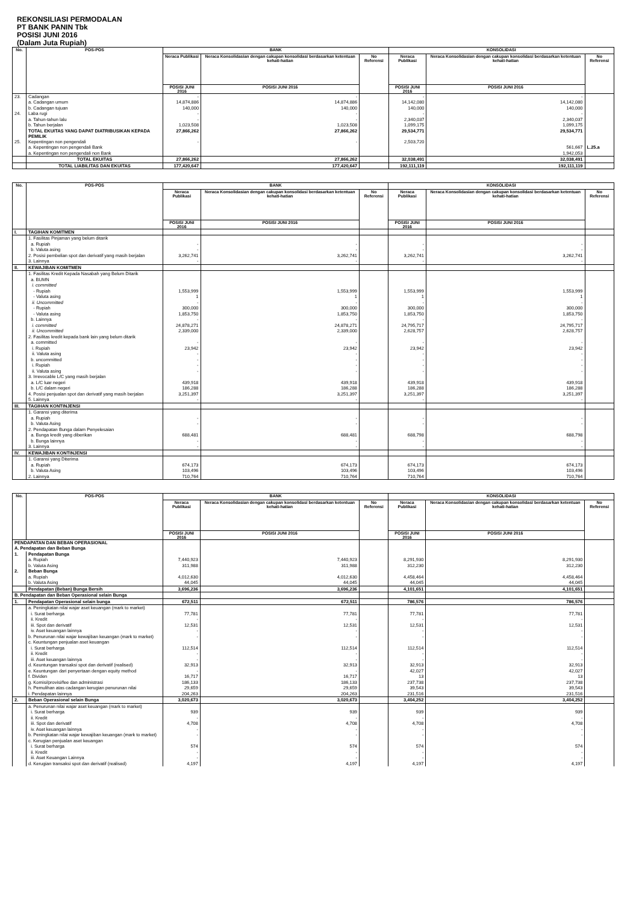REKONSILIASI PERMODALAN
PT BANK PANIN Tbk
POSISI JUNI 2016
(Dalam Juta Rupiah)
| No. | POS-POS | BANK | | | KONSOLIDASI | | |
| --- | --- | --- | --- | --- | --- | --- | --- |
| | | Neraca Publikasi | Neraca Konsolidasian dengan cakupan konsolidasi berdasarkan ketentuan kehati-hatian | No Referensi | Neraca Publikasi | Neraca Konsolidasian dengan cakupan konsolidasi berdasarkan ketentuan kehati-hatian | No Referensi |
| | | POSISI JUNI 2016 | POSISI JUNI 2016 | | POSISI JUNI 2016 | POSISI JUNI 2016 | |
| 23. | Cadangan | - | - | | - | - | |
| | a. Cadangan umum | 14,874,886 | 14,874,886 | | 14,142,080 | 14,142,080 | |
| | b. Cadangan tujuan | 140,000 | 140,000 | | 140,000 | 140,000 | |
| 24. | Laba rugi | - | - | | - | - | |
| | a. Tahun-tahun lalu | - | - | | 2,340,037 | 2,340,037 | |
| | b. Tahun berjalan | 1,023,508 | 1,023,508 | | 1,099,175 | 1,099,175 | |
| | TOTAL EKUITAS YANG DAPAT DIATRIBUSIKAN KEPADA PEMILIK | 27,866,262 | 27,866,262 | | 29,534,771 | 29,534,771 | |
| 25. | Kepentingan non pengendali | - | - | | 2,503,720 | | |
| | a. Kepentingan non pengendali Bank | | | | | 561,667 | L.25.a |
| | a. Kepentingan non pengendali non Bank | | | | | 1,942,053 | |
| | TOTAL EKUITAS | 27,866,262 | 27,866,262 | | 32,038,491 | 32,038,491 | |
| | TOTAL LIABILITAS DAN EKUITAS | 177,420,647 | 177,420,647 | | 192,111,119 | 192,111,119 | |
| No. | POS-POS | BANK | | | KONSOLIDASI | | |
| --- | --- | --- | --- | --- | --- | --- | --- |
| | | Neraca Publikasi | Neraca Konsolidasian dengan cakupan konsolidasi berdasarkan ketentuan kehati-hatian | No Referensi | Neraca Publikasi | Neraca Konsolidasian dengan cakupan konsolidasi berdasarkan ketentuan kehati-hatian | No Referensi |
| | | POSISI JUNI 2016 | POSISI JUNI 2016 | | POSISI JUNI 2016 | POSISI JUNI 2016 | |
| I. | TAGIHAN KOMITMEN | | | | | | |
| | 1. Fasilitas Pinjaman yang belum ditarik | | | | | | |
| | a. Rupiah | - | - | | - | - | |
| | b. Valuta asing | - | - | | - | - | |
| | 2. Posisi pembelian spot dan derivatif yang masih berjalan | 3,262,741 | 3,262,741 | | 3,262,741 | 3,262,741 | |
| | 3. Lainnya | - | - | | - | - | |
| II. | KEWAJIBAN KOMITMEN | | | | | | |
| | 1. Fasilitas Kredit Kepada Nasabah yang Belum Ditarik | | | | | | |
| | a. BUMN | | | | | | |
| | i. committed | | | | | | |
| | - Rupiah | 1,553,999 | 1,553,999 | | 1,553,999 | 1,553,999 | |
| | - Valuta asing | 1 | 1 | | 1 | 1 | |
| | ii. Uncommitted | - | - | | - | - | |
| | - Rupiah | 300,000 | 300,000 | | 300,000 | 300,000 | |
| | - Valuta asing | 1,853,750 | 1,853,750 | | 1,853,750 | 1,853,750 | |
| | b. Lainnya | - | - | | - | - | |
| | i. committed | 24,878,271 | 24,878,271 | | 24,795,717 | 24,795,717 | |
| | ii. Uncommitted | 2,339,000 | 2,339,000 | | 2,628,757 | 2,628,757 | |
| | 2. Fasilitas kredit kepada bank lain yang belum ditarik | | | | | | |
| | a. committed | - | - | | - | - | |
| | i. Rupiah | 23,942 | 23,942 | | 23,942 | 23,942 | |
| | ii. Valuta asing | - | - | | - | - | |
| | b. uncommitted | - | - | | - | - | |
| | i. Rupiah | - | - | | - | - | |
| | ii. Valuta asing | - | - | | - | - | |
| | 3. Irrevocable L/C yang masih berjalan | | | | | | |
| | a. L/C luar negeri | 439,918 | 439,918 | | 439,918 | 439,918 | |
| | b. L/C dalam negeri | 186,288 | 186,288 | | 186,288 | 186,288 | |
| | 4. Posisi penjualan spot dan derivatif yang masih berjalan | 3,251,397 | 3,251,397 | | 3,251,397 | 3,251,397 | |
| | 5. Lainnya | - | - | | - | - | |
| III. | TAGIHAN KONTINJENSI | | | | | | |
| | 1. Garansi yang diterima | | | | | | |
| | a. Rupiah | - | - | | - | - | |
| | b. Valuta Asing | - | - | | - | - | |
| | 2. Pendapatan Bunga dalam Penyelesaian | | | | | | |
| | a. Bunga kredit yang diberikan | 688,481 | 688,481 | | 688,798 | 688,798 | |
| | b. Bunga lainnya | - | - | | - | - | |
| | 3. Lainnya | - | - | | - | - | |
| IV. | KEWAJIBAN KONTINJENSI | | | | | | |
| | 1. Garansi yang Diterima | | | | | | |
| | a. Rupiah | 674,173 | 674,173 | | 674,173 | 674,173 | |
| | b. Valuta Asing | 103,496 | 103,496 | | 103,496 | 103,496 | |
| | 2. Lainnya | 710,764 | 710,764 | | 710,764 | 710,764 | |
| No. | POS-POS | BANK | | | KONSOLIDASI | | |
| --- | --- | --- | --- | --- | --- | --- | --- |
| | | Neraca Publikasi | Neraca Konsolidasian dengan cakupan konsolidasi berdasarkan ketentuan kehati-hatian | No Referensi | Neraca Publikasi | Neraca Konsolidasian dengan cakupan konsolidasi berdasarkan ketentuan kehati-hatian | No Referensi |
| | | POSISI JUNI 2016 | POSISI JUNI 2016 | | POSISI JUNI 2016 | POSISI JUNI 2016 | |
| PENDAPATAN DAN BEBAN OPERASIONAL | | | | | | | |
| A. Pendapatan dan Beban Bunga | | | | | | | |
| 1. | Pendapatan Bunga | | | | | | |
| | a. Rupiah | 7,440,923 | 7,440,923 | | 8,291,930 | 8,291,930 | |
| | b. Valuta Asing | 311,988 | 311,988 | | 312,230 | 312,230 | |
| 2. | Beban Bunga | | | | | | |
| | a. Rupiah | 4,012,630 | 4,012,630 | | 4,458,464 | 4,458,464 | |
| | b. Valuta Asing | 44,045 | 44,045 | | 44,045 | 44,045 | |
| | Pendapatan (Beban) Bunga Bersih | 3,696,236 | 3,696,236 | | 4,101,651 | 4,101,651 | |
| B. Pendapatan dan Beban Operasional selain Bunga | | | | | | | |
| 1. | Pendapatan Operasional selain bunga | 672,511 | 672,511 | | 786,576 | 786,576 | |
| | a. Peningkatan nilai wajar aset keuangan (mark to market) | | | | | | |
| | i. Surat berharga | 77,781 | 77,781 | | 77,781 | 77,781 | |
| | ii. Kredit | - | - | | - | - | |
| | iii. Spot dan derivatif | 12,531 | 12,531 | | 12,531 | 12,531 | |
| | iv. Aset keuangan lainnya | - | - | | - | - | |
| | b. Penurunan nilai wajar kewajiban keuangan (mark to market) | - | - | | - | - | |
| | c. Keuntungan penjualan aset keuangan | | | | | | |
| | i. Surat berharga | 112,514 | 112,514 | | 112,514 | 112,514 | |
| | ii. Kredit | - | - | | - | - | |
| | iii. Aset keuangan lainnya | - | - | | - | - | |
| | d. Keuntungan transaksi spot dan derivatif (realised) | 32,913 | 32,913 | | 32,913 | 32,913 | |
| | e. Keuntungan dari penyertaan dengan equity method | - | - | | 42,027 | 42,027 | |
| | f. Dividen | 16,717 | 16,717 | | 13 | 13 | |
| | g. Komisi/provisi/fee dan administrasi | 186,133 | 186,133 | | 237,738 | 237,738 | |
| | h. Pemulihan atas cadangan kerugian penurunan nilai | 29,659 | 29,659 | | 39,543 | 39,543 | |
| | i. Pendapatan lainnya | 204,263 | 204,263 | | 231,516 | 231,516 | |
| 2. | Beban Operasional selain Bunga | 3,020,673 | 3,020,673 | | 3,404,252 | 3,404,252 | |
| | a. Penurunan nilai wajar aset keuangan (mark to market) | | | | | | |
| | i. Surat berharga | 939 | 939 | | 939 | 939 | |
| | ii. Kredit | - | - | | - | - | |
| | iii. Spot dan derivatif | 4,708 | 4,708 | | 4,708 | 4,708 | |
| | iv. Aset keuangan lainnya | - | - | | - | - | |
| | b. Peningkatan nilai wajar kewajiban keuangan (mark to market) | - | - | | - | - | |
| | c. Kerugian penjualan aset keuangan | | | | | | |
| | i. Surat berharga | 574 | 574 | | 574 | 574 | |
| | ii. Kredit | - | - | | - | - | |
| | iii. Aset Keuangan Lainnya | - | - | | - | - | |
| | d. Kerugian transaksi spot dan derivatif (realised) | 4,197 | 4,197 | | 4,197 | 4,197 | |